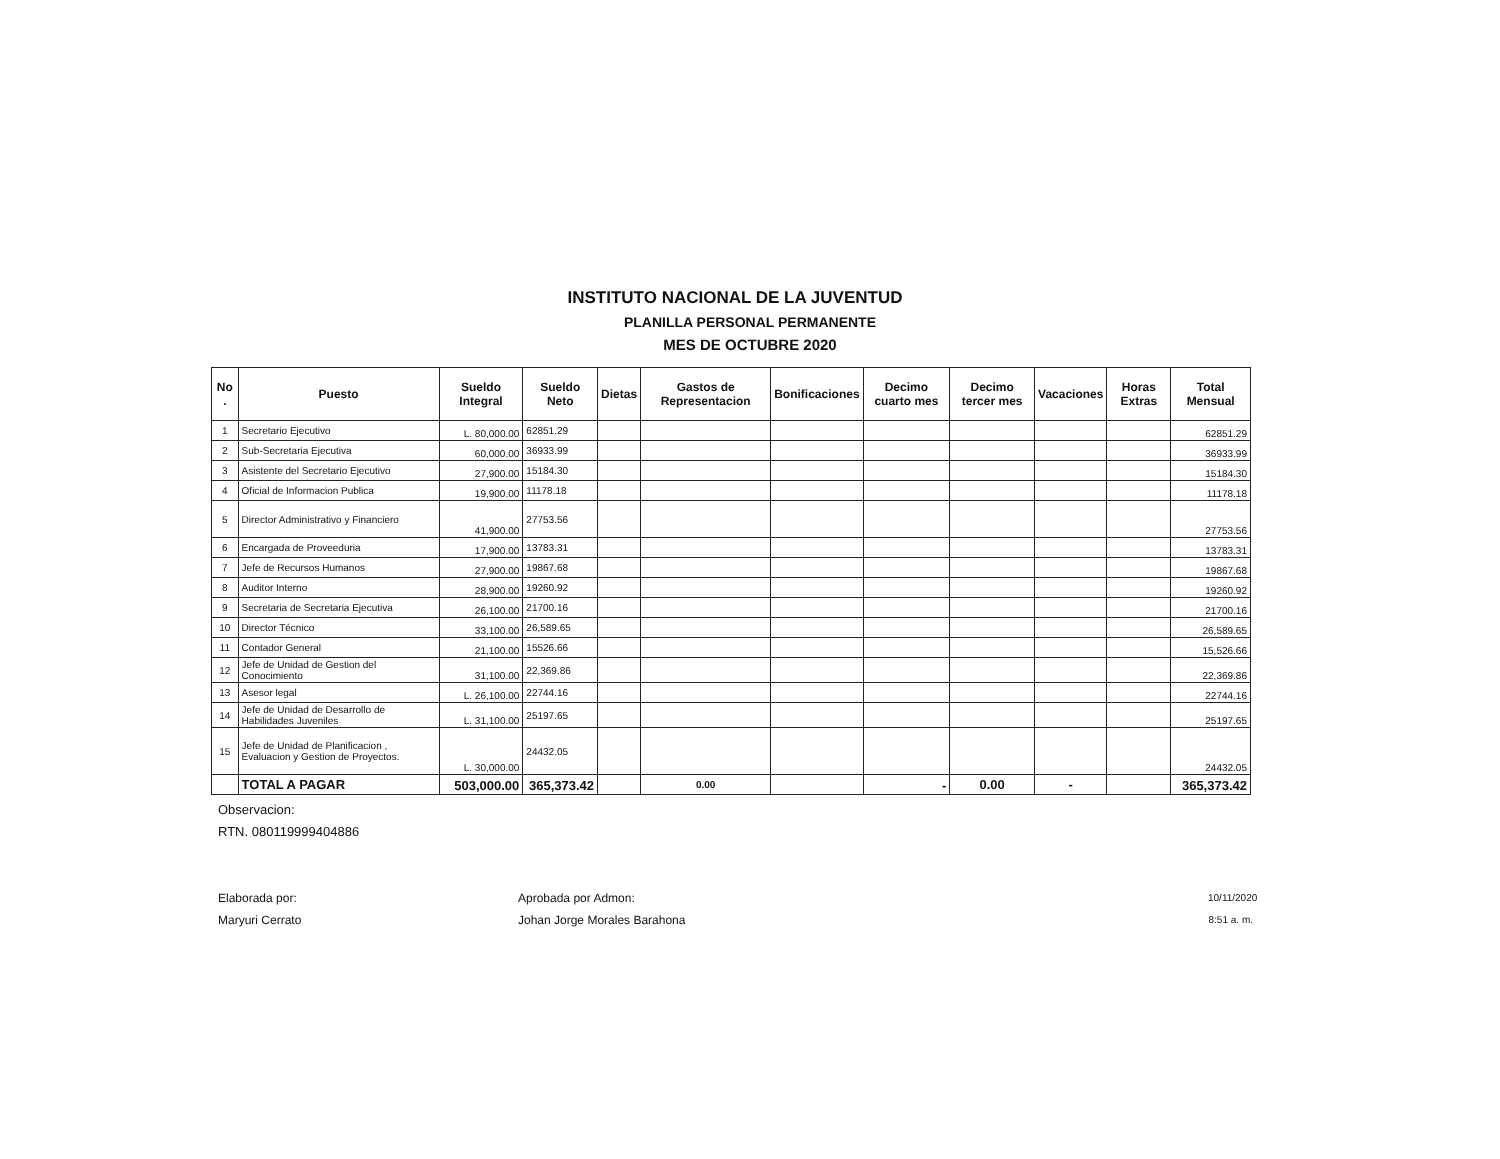INSTITUTO NACIONAL DE LA JUVENTUD
PLANILLA PERSONAL PERMANENTE
MES DE OCTUBRE 2020
| No . | Puesto | Sueldo Integral | Sueldo Neto | Dietas | Gastos de Representacion | Bonificaciones | Decimo cuarto mes | Decimo tercer mes | Vacaciones | Horas Extras | Total Mensual |
| --- | --- | --- | --- | --- | --- | --- | --- | --- | --- | --- | --- |
| 1 | Secretario Ejecutivo | L. 80,000.00 | 62851.29 | | | | | | | | 62851.29 |
| 2 | Sub-Secretaria Ejecutiva | 60,000.00 | 36933.99 | | | | | | | | 36933.99 |
| 3 | Asistente del Secretario Ejecutivo | 27,900.00 | 15184.30 | | | | | | | | 15184.30 |
| 4 | Oficial de Informacion Publica | 19,900.00 | 11178.18 | | | | | | | | 11178.18 |
| 5 | Director Administrativo y Financiero | 41,900.00 | 27753.56 | | | | | | | | 27753.56 |
| 6 | Encargada de Proveeduria | 17,900.00 | 13783.31 | | | | | | | | 13783.31 |
| 7 | Jefe de Recursos Humanos | 27,900.00 | 19867.68 | | | | | | | | 19867.68 |
| 8 | Auditor Interno | 28,900.00 | 19260.92 | | | | | | | | 19260.92 |
| 9 | Secretaria de Secretaria Ejecutiva | 26,100.00 | 21700.16 | | | | | | | | 21700.16 |
| 10 | Director Técnico | 33,100.00 | 26,589.65 | | | | | | | | 26,589.65 |
| 11 | Contador General | 21,100.00 | 15526.66 | | | | | | | | 15,526.66 |
| 12 | Jefe de Unidad de Gestion del Conocimiento | 31,100.00 | 22,369.86 | | | | | | | | 22,369.86 |
| 13 | Asesor legal | L. 26,100.00 | 22744.16 | | | | | | | | 22744.16 |
| 14 | Jefe de Unidad de Desarrollo de Habilidades Juveniles | L. 31,100.00 | 25197.65 | | | | | | | | 25197.65 |
| 15 | Jefe de Unidad de Planificacion , Evaluacion y Gestion de Proyectos. | L. 30,000.00 | 24432.05 | | | | | | | | 24432.05 |
| | TOTAL A PAGAR | 503,000.00 | 365,373.42 | | 0.00 | | - | 0.00 | - | | 365,373.42 |
Observacion:
RTN. 080119999404886
Elaborada por:
Maryuri Cerrato
Aprobada por Admon:
Johan Jorge Morales Barahona
10/11/2020
8:51 a. m.